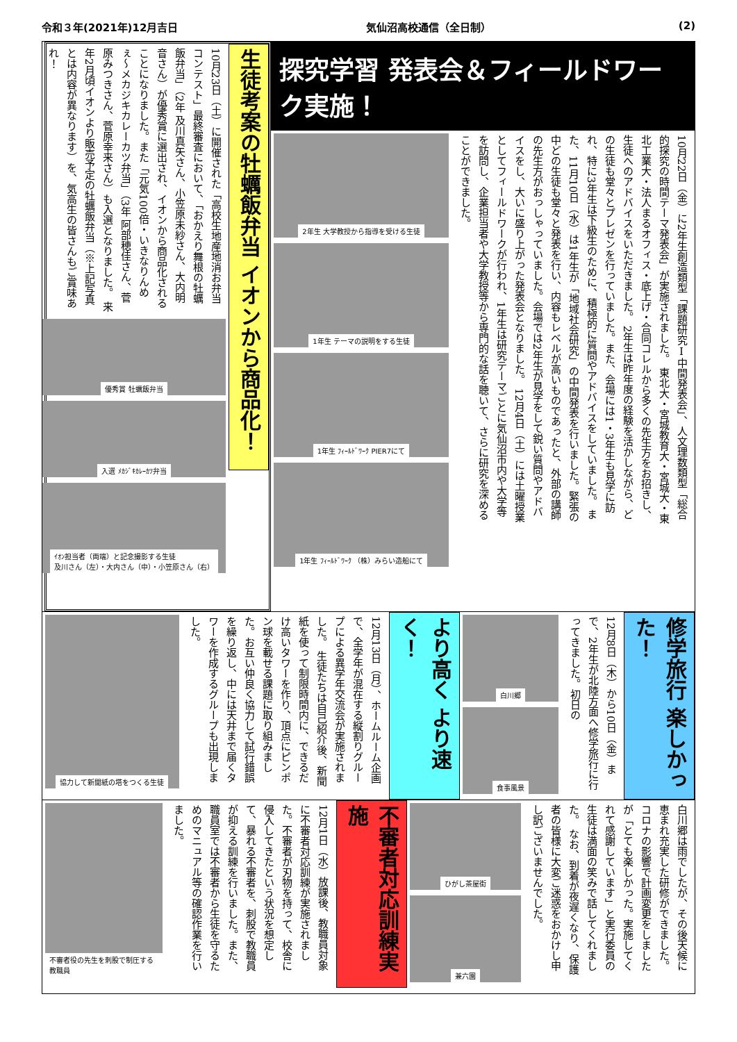令和３年(2021年)12月吉日 気仙沼高校通信（全日制） (2)
探究学習 発表会＆フィールドワーク実施！
10月22日（金）に2年生創造類型「課題研究Ⅰ中間発表会」、人文理数類型「総合的探究の時間テーマ発表会」が実施されました。 東北大・宮城教育大・宮城大・東北工業大・法人まるオフィス・底上げ・合同コレルから多くの先生方をお招きし、生徒へのアドバイスをいただきました。 2年生は昨年度の経験を活かしながら、どの生徒も堂々とプレゼンを行っていました。また、会場には1・3年生も見学に訪れ、特に3年生は下級生のために、積極的に質問やアドバイスをしていました。 また、11月10日（水）は1年生が「地域社会研究」の中間発表を行いました。緊張の中どの生徒も堂々と発表を行い、内容もレベルが高いものであったと、外部の講師の先生方がおっしゃっていました。会場では2年生が見学をして鋭い質問やアドバイスをし、大いに盛り上がった発表会となりました。 12月4日（土）には土曜授業としてフィールドワークが行われ、1年生は研究テーマごとに気仙沼市内や大学等を訪問し、企業担当者や大学教授等から専門的な話を聴いて、さらに研究を深めることができました。
2年生 大学教授から指導を受ける生徒
1年生 テーマの説明をする生徒
1年生 ﾌｨｰﾙﾄﾞﾜｰｸ PIER7にて
1年生 ﾌｨｰﾙﾄﾞﾜｰｸ （株）みらい造船にて
生徒考案の牡蠣飯弁当 イオンから商品化！
10月23日（土）に開催された「高校生地産地消お弁当コンテスト」最終審査において、「おかえり舞根の牡蠣飯弁当」（2年 及川真矢さん、小笠原未紗さん、大内明音さん）が優秀賞に選出され、イオンから商品化されることになりました。また「元気100倍・いきなりんめぇ〜メカジキカレーカツ弁当」（3年 阿部穂佳さん、菅原みつきさん、菅原幸来さん）も入選となりました。 来年2月頃イオンより販売予定の牡蠣飯弁当（※上記写真とは内容が異なります）を、気高生の皆さんもご賞味あれ！
優秀賞 牡蠣飯弁当
入選 ﾒｶｼﾞｷｶﾚｰｶﾂ弁当
ｲｵﾝ担当者（両端）と記念撮影する生徒
及川さん（左）・大内さん（中）・小笠原さん（右）
修学旅行 楽しかった！
12月8日（木）から10日（金）まで、2年生が北陸方面へ修学旅行に行ってきました。初日の
白川郷
食事風景
より高く より速く！
12月13日（月）、ホームルーム企画で、全学年が混在する縦割りグループによる異学年交流会が実施されました。 生徒たちは自己紹介後、新聞紙を使って制限時間内に、できるだけ高いタワーを作り、頂点にピンポン球を載せる課題に取り組みました。お互い仲良く協力して試行錯誤を繰り返し、中には天井まで届くタワーを作成するグループも出現しました。
協力して新聞紙の塔をつくる生徒
白川郷は雨でしたが、その後天候に恵まれ充実した研修ができました。コロナの影響で計画変更をしましたが「とても楽しかった。実施してくれて感謝しています」と実行委員の生徒は満面の笑みで話してくれました。 なお、到着が夜遅くなり、保護者の皆様に大変ご迷惑をおかけし申し訳ございませんでした。
ひがし茶屋街
兼六園
不審者対応訓練実施
12月1日（水）放課後、教職員対象に不審者対応訓練が実施されました。不審者が刃物を持って、校舎に侵入してきたという状況を想定して、暴れる不審者を、刺股で教職員が抑える訓練を行いました。また、職員室では不審者から生徒を守るためのマニュアル等の確認作業を行いました。
不審者役の先生を刺股で制圧する教職員